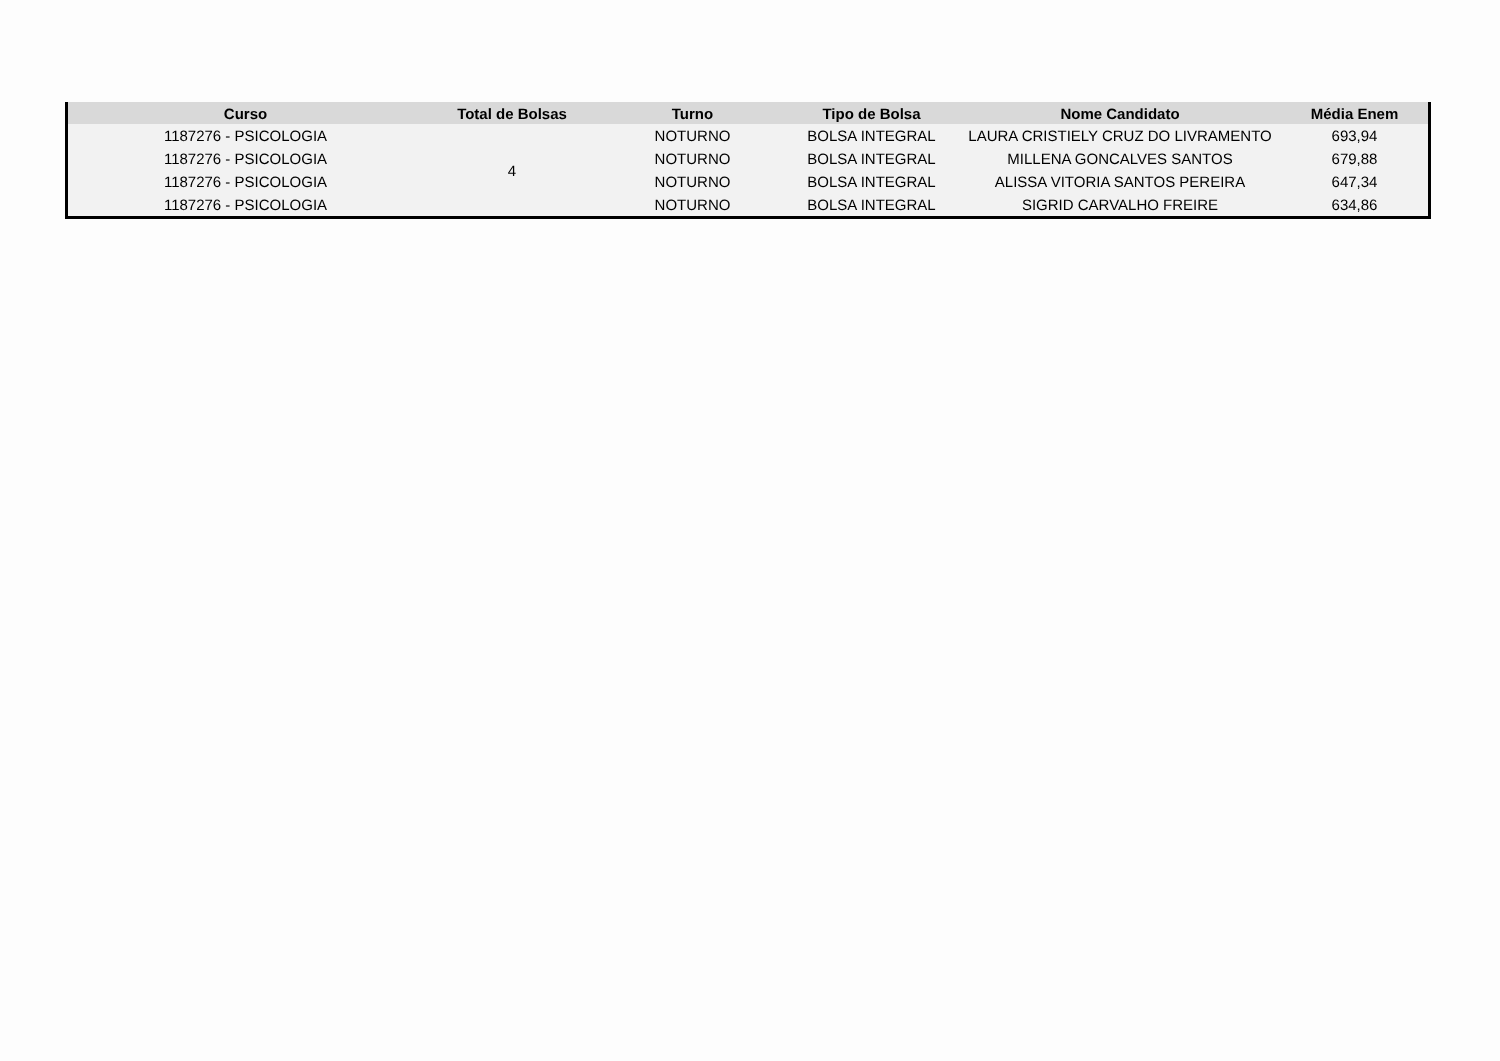| Curso | Total de Bolsas | Turno | Tipo de Bolsa | Nome Candidato | Média Enem |
| --- | --- | --- | --- | --- | --- |
| 1187276 - PSICOLOGIA | 4 | NOTURNO | BOLSA INTEGRAL | LAURA CRISTIELY CRUZ DO LIVRAMENTO | 693,94 |
| 1187276 - PSICOLOGIA | | NOTURNO | BOLSA INTEGRAL | MILLENA GONCALVES SANTOS | 679,88 |
| 1187276 - PSICOLOGIA | | NOTURNO | BOLSA INTEGRAL | ALISSA VITORIA SANTOS PEREIRA | 647,34 |
| 1187276 - PSICOLOGIA | | NOTURNO | BOLSA INTEGRAL | SIGRID CARVALHO FREIRE | 634,86 |